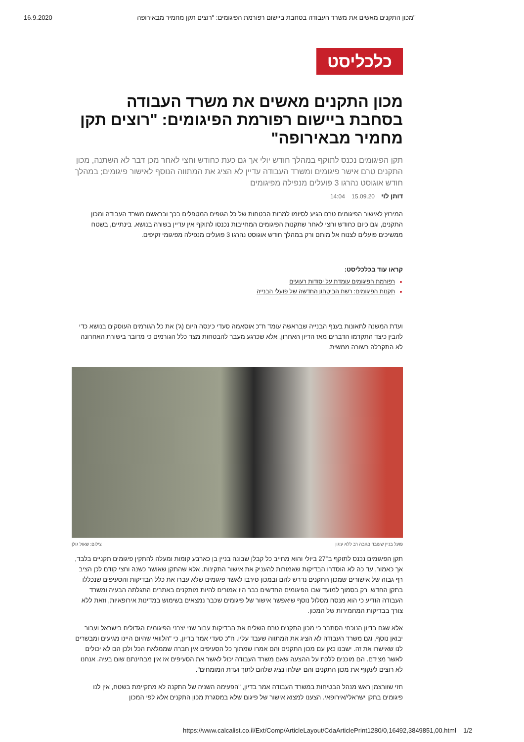16.9.2020 מכון התקנים מאשים את משרד העבודה בסחבת ביישום רפורמת הפיגומים: "רוצים תקן מחמיר מבאירופה"
כלכליסט
מכון התקנים מאשים את משרד העבודה בסחבת ביישום רפורמת הפיגומים: "רוצים תקן מחמיר מבאירופה"
תקן הפיגומים נכנס לתוקף במהלך חודש יולי אך גם כעת כחודש וחצי לאחר מכן דבר לא השתנה, מכון התקנים טרם אישר פיגומים ומשרד העבודה עדיין לא הציג את המתווה הנוסף לאישור פיגומים; במהלך חודש אוגוסט נהרגו 3 פועלים מנפילה מפיגומים
דותן לוי 15.09.20 14:04
המירוץ לאישור הפיגומים טרם הגיע לסיומו למרות הבטחות של כל הגופים המטפלים בכך ובראשם משרד העבודה ומכון התקנים, וגם כיום כחודש וחצי לאחר שתקנות הפיגומים המחייבות נכנסו לתוקף אין עדיין בשורה בנושא. בינתיים, בשטח ממשיכים פועלים לצנוח אל מותם ורק במהלך חודש אוגוסט נהרגו 3 פועלים מנפילה מפיגומי זקיפים.
קראו עוד בכלכליסט:
רפורמת הפיגומים עומדת על יסודות רעועים
תקנות הפיגומים: רשת הביטחון החדשה של פועלי הבנייה
ועדת המשנה לתאונות בענף הבנייה שבראשה עומד ח"כ אוסאמה סעדי כינסה היום (ג') את כל הגורמים העוסקים בנושא כדי להבין כיצד התקדמו הדברים מאז הדיון האחרון, אלא שכרגע מעבר להבטחות מצד כלל הגורמים כי מדובר בישורת האחרונה לא התקבלה בשורה ממשית.
פועל בניין שעובד בגובה רב ללא עיגון צילום: שאול גולן
תקן הפיגומים נכנס לתוקף ב־27 ביולי והוא מחייב כל קבלן שבונה בניין בן כארבע קומות ומעלה להתקין פיגומים תקניים בלבד, אך כאמור, עד כה לא הוסדרו הבדיקות שאמורות להעניק את אישור התקינות. אלא שהתקן שאושר כשנה וחצי קודם לכן הציב רף גבוה של אישורים שמכון התקנים נדרש להם ובמכון סירבו לאשר פיגומים שלא עברו את כלל הבדיקות והסעיפים שנכללו בתקן החדש. רק בסמוך למועד שבו הפיגומים החדשים כבר היו אמורים להיות מותקנים באתרים התגלתה הבעיה ומשרד העבודה הודיע כי הוא מנסח מסלול נוסף שיאפשר אישור של פיגומים שכבר נמצאים בשימוש במדינות אירופאיות, וזאת ללא צורך בבדיקות המחמירות של המכון.
אלא שגם בדיון הנוכחי הסתבר כי מכון התקנים טרם השלים את הבדיקות עבור שני יצרני הפיגומים הגדולים בישראל ועבור יבואן נוסף, וגם משרד העבודה לא הציג את המתווה שעבד עליו. ח"כ סעדי אמר בדיון, כי "הלוואי שהיום היינו מגיעים ומבשרים לנו שאישרו את זה. ישבנו כאן עם מכון התקנים והם אמרו שמתוך כל הסעיפים אין חברה שממלאת הכל ולכן הם לא יכולים לאשר מצידם. הם מוכנים ללכת על ההצעה שאם משרד העבודה יכול לאשר את הסעיפים אז אין מבחינתם שום בעיה. אנחנו לא רוצים לעקוף את מכון התקנים והם ישלחו נציג שלהם לתוך ועדת המומחים".
חזי שוורצמן ראש מנהל הבטיחות במשרד העבודה אמר בדיון, "הפעימה השניה של התקנה לא מתקיימת בשטח, אין לנו פיגומים בתקן ישראלי/אירופאי. הצענו למצוא אישור של פיגום שלא במסגרת מכון התקנים אלא לפי המכון
https://www.calcalist.co.il/Ext/Comp/ArticleLayout/CdaArticlePrint1280/0,16492,3849851,00.html 1/2